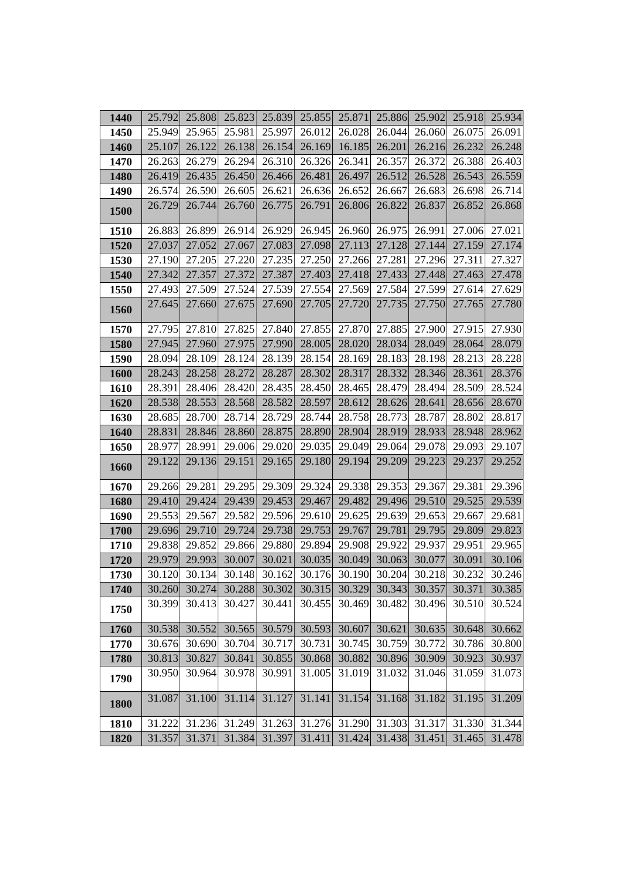| 1440 | 25.792 | 25.808 | 25.823 | 25.839 | 25.855 | 25.871 | 25.886 | 25.902 | 25.918 | 25.934 |
| 1450 | 25.949 | 25.965 | 25.981 | 25.997 | 26.012 | 26.028 | 26.044 | 26.060 | 26.075 | 26.091 |
| 1460 | 25.107 | 26.122 | 26.138 | 26.154 | 26.169 | 16.185 | 26.201 | 26.216 | 26.232 | 26.248 |
| 1470 | 26.263 | 26.279 | 26.294 | 26.310 | 26.326 | 26.341 | 26.357 | 26.372 | 26.388 | 26.403 |
| 1480 | 26.419 | 26.435 | 26.450 | 26.466 | 26.481 | 26.497 | 26.512 | 26.528 | 26.543 | 26.559 |
| 1490 | 26.574 | 26.590 | 26.605 | 26.621 | 26.636 | 26.652 | 26.667 | 26.683 | 26.698 | 26.714 |
| 1500 | 26.729 | 26.744 | 26.760 | 26.775 | 26.791 | 26.806 | 26.822 | 26.837 | 26.852 | 26.868 |
| 1510 | 26.883 | 26.899 | 26.914 | 26.929 | 26.945 | 26.960 | 26.975 | 26.991 | 27.006 | 27.021 |
| 1520 | 27.037 | 27.052 | 27.067 | 27.083 | 27.098 | 27.113 | 27.128 | 27.144 | 27.159 | 27.174 |
| 1530 | 27.190 | 27.205 | 27.220 | 27.235 | 27.250 | 27.266 | 27.281 | 27.296 | 27.311 | 27.327 |
| 1540 | 27.342 | 27.357 | 27.372 | 27.387 | 27.403 | 27.418 | 27.433 | 27.448 | 27.463 | 27.478 |
| 1550 | 27.493 | 27.509 | 27.524 | 27.539 | 27.554 | 27.569 | 27.584 | 27.599 | 27.614 | 27.629 |
| 1560 | 27.645 | 27.660 | 27.675 | 27.690 | 27.705 | 27.720 | 27.735 | 27.750 | 27.765 | 27.780 |
| 1570 | 27.795 | 27.810 | 27.825 | 27.840 | 27.855 | 27.870 | 27.885 | 27.900 | 27.915 | 27.930 |
| 1580 | 27.945 | 27.960 | 27.975 | 27.990 | 28.005 | 28.020 | 28.034 | 28.049 | 28.064 | 28.079 |
| 1590 | 28.094 | 28.109 | 28.124 | 28.139 | 28.154 | 28.169 | 28.183 | 28.198 | 28.213 | 28.228 |
| 1600 | 28.243 | 28.258 | 28.272 | 28.287 | 28.302 | 28.317 | 28.332 | 28.346 | 28.361 | 28.376 |
| 1610 | 28.391 | 28.406 | 28.420 | 28.435 | 28.450 | 28.465 | 28.479 | 28.494 | 28.509 | 28.524 |
| 1620 | 28.538 | 28.553 | 28.568 | 28.582 | 28.597 | 28.612 | 28.626 | 28.641 | 28.656 | 28.670 |
| 1630 | 28.685 | 28.700 | 28.714 | 28.729 | 28.744 | 28.758 | 28.773 | 28.787 | 28.802 | 28.817 |
| 1640 | 28.831 | 28.846 | 28.860 | 28.875 | 28.890 | 28.904 | 28.919 | 28.933 | 28.948 | 28.962 |
| 1650 | 28.977 | 28.991 | 29.006 | 29.020 | 29.035 | 29.049 | 29.064 | 29.078 | 29.093 | 29.107 |
| 1660 | 29.122 | 29.136 | 29.151 | 29.165 | 29.180 | 29.194 | 29.209 | 29.223 | 29.237 | 29.252 |
| 1670 | 29.266 | 29.281 | 29.295 | 29.309 | 29.324 | 29.338 | 29.353 | 29.367 | 29.381 | 29.396 |
| 1680 | 29.410 | 29.424 | 29.439 | 29.453 | 29.467 | 29.482 | 29.496 | 29.510 | 29.525 | 29.539 |
| 1690 | 29.553 | 29.567 | 29.582 | 29.596 | 29.610 | 29.625 | 29.639 | 29.653 | 29.667 | 29.681 |
| 1700 | 29.696 | 29.710 | 29.724 | 29.738 | 29.753 | 29.767 | 29.781 | 29.795 | 29.809 | 29.823 |
| 1710 | 29.838 | 29.852 | 29.866 | 29.880 | 29.894 | 29.908 | 29.922 | 29.937 | 29.951 | 29.965 |
| 1720 | 29.979 | 29.993 | 30.007 | 30.021 | 30.035 | 30.049 | 30.063 | 30.077 | 30.091 | 30.106 |
| 1730 | 30.120 | 30.134 | 30.148 | 30.162 | 30.176 | 30.190 | 30.204 | 30.218 | 30.232 | 30.246 |
| 1740 | 30.260 | 30.274 | 30.288 | 30.302 | 30.315 | 30.329 | 30.343 | 30.357 | 30.371 | 30.385 |
| 1750 | 30.399 | 30.413 | 30.427 | 30.441 | 30.455 | 30.469 | 30.482 | 30.496 | 30.510 | 30.524 |
| 1760 | 30.538 | 30.552 | 30.565 | 30.579 | 30.593 | 30.607 | 30.621 | 30.635 | 30.648 | 30.662 |
| 1770 | 30.676 | 30.690 | 30.704 | 30.717 | 30.731 | 30.745 | 30.759 | 30.772 | 30.786 | 30.800 |
| 1780 | 30.813 | 30.827 | 30.841 | 30.855 | 30.868 | 30.882 | 30.896 | 30.909 | 30.923 | 30.937 |
| 1790 | 30.950 | 30.964 | 30.978 | 30.991 | 31.005 | 31.019 | 31.032 | 31.046 | 31.059 | 31.073 |
| 1800 | 31.087 | 31.100 | 31.114 | 31.127 | 31.141 | 31.154 | 31.168 | 31.182 | 31.195 | 31.209 |
| 1810 | 31.222 | 31.236 | 31.249 | 31.263 | 31.276 | 31.290 | 31.303 | 31.317 | 31.330 | 31.344 |
| 1820 | 31.357 | 31.371 | 31.384 | 31.397 | 31.411 | 31.424 | 31.438 | 31.451 | 31.465 | 31.478 |